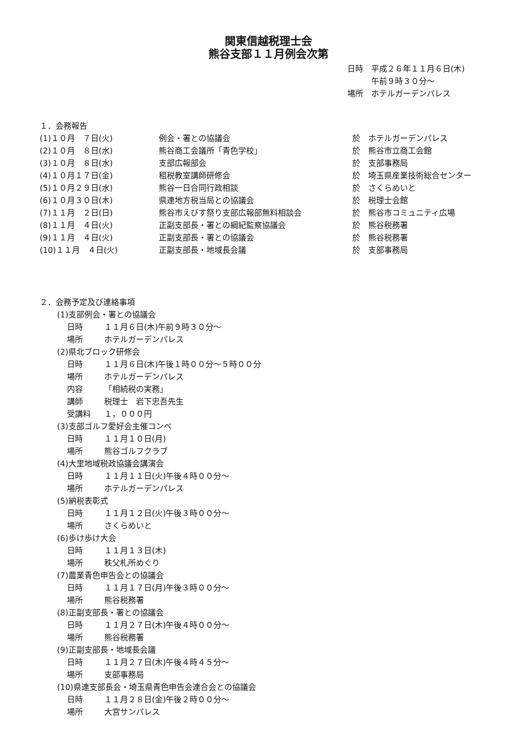関東信越税理士会
熊谷支部１１月例会次第
日時　平成２６年１１月６日(木)
　　　午前９時３０分～
場所　ホテルガーデンパレス
１．会務報告
(1)１０月　７日(火) 例会・署との協議会 於　ホテルガーデンパレス
(2)１０月　８日(水) 熊谷商工会議所「青色学校」 於　熊谷市立商工会館
(3)１０月　８日(水) 支部広報部会 於　支部事務局
(4)１０月１７日(金) 租税教室講師研修会 於　埼玉県産業技術総合センター
(5)１０月２９日(水) 熊谷一日合同行政相談 於　さくらめいと
(6)１０月３０日(木) 県連地方税当局との協議会 於　税理士会館
(7)１１月　２日(日) 熊谷市えびす祭り支部広報部無料相談会 於　熊谷市コミュニティ広場
(8)１１月　４日(火) 正副支部長・署との綱紀監察協議会 於　熊谷税務署
(9)１１月　４日(火) 正副支部長・署との協議会 於　熊谷税務署
(10)１１月　４日(火) 正副支部長・地域長会議 於　支部事務局
２．会務予定及び連絡事項
(1)支部例会・署との協議会
日時 １１月６日(木)午前９時３０分～
場所 ホテルガーデンパレス
(2)県北ブロック研修会
日時 １１月６日(木)午後１時００分～５時００分
場所 ホテルガーデンパレス
内容 「相続税の実務」
講師 税理士　岩下忠吾先生
受講料 １，０００円
(3)支部ゴルフ愛好会主催コンペ
日時 １１月１０日(月)
場所 熊谷ゴルフクラブ
(4)大里地域税政協議会講演会
日時 １１月１１日(火)午後４時００分～
場所 ホテルガーデンパレス
(5)納税表彰式
日時 １１月１２日(火)午後３時００分～
場所 さくらめいと
(6)歩け歩け大会
日時 １１月１３日(木)
場所 秩父札所めぐり
(7)農業青色申告会との協議会
日時 １１月１７日(月)午後３時００分～
場所 熊谷税務署
(8)正副支部長・署との協議会
日時 １１月２７日(木)午後４時００分～
場所 熊谷税務署
(9)正副支部長・地域長会議
日時 １１月２７日(木)午後４時４５分～
場所 支部事務局
(10)県連支部長会・埼玉県青色申告会連合会との協議会
日時 １１月２８日(金)午後２時００分～
場所 大宮サンパレス